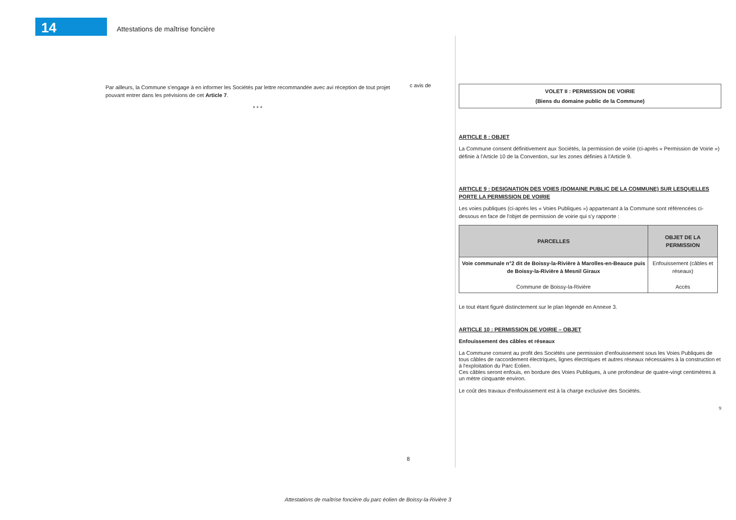14
Attestations de maîtrise foncière
Par ailleurs, la Commune s'engage à en informer les Sociétés par lettre recommandée avec avi réception de tout projet pouvant entrer dans les prévisions de cet Article 7.
* * *
8
c avis de
VOLET II : PERMISSION DE VOIRIE
(Biens du domaine public de la Commune)
ARTICLE 8 : OBJET
La Commune consent définitivement aux Sociétés, la permission de voirie (ci-après « Permission de Voirie ») définie à l'Article 10 de la Convention, sur les zones définies à l'Article 9.
ARTICLE 9 : DESIGNATION DES VOIES (DOMAINE PUBLIC DE LA COMMUNE) SUR LESQUELLES PORTE LA PERMISSION DE VOIRIE
Les voies publiques (ci-après les « Voies Publiques ») appartenant à la Commune sont référencées ci-dessous en face de l'objet de permission de voirie qui s'y rapporte :
| PARCELLES | OBJET DE LA PERMISSION |
| --- | --- |
| Voie communale n°2 dit de Boissy-la-Rivière à Marolles-en-Beauce puis de Boissy-la-Rivière à Mesnil Giraux Commune de Boissy-la-Rivière | Enfouissement (câbles et réseaux) Accès |
Le tout étant figuré distinctement sur le plan légendé en Annexe 3.
ARTICLE 10 : PERMISSION DE VOIRIE – OBJET
Enfouissement des câbles et réseaux
La Commune consent au profit des Sociétés une permission d'enfouissement sous les Voies Publiques de tous câbles de raccordement électriques, lignes électriques et autres réseaux nécessaires à la construction et à l'exploitation du Parc Eolien.
Ces câbles seront enfouis, en bordure des Voies Publiques, à une profondeur de quatre-vingt centimètres à un mètre cinquante environ.
Le coût des travaux d'enfouissement est à la charge exclusive des Sociétés.
9
Attestations de maîtrise foncière du parc éolien de Boissy-la-Rivière 3